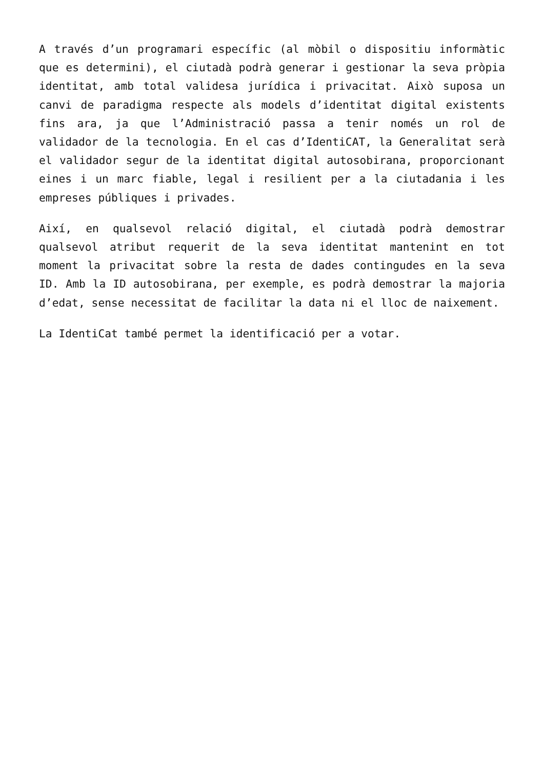A través d’un programari específic (al mòbil o dispositiu informàtic que es determini), el ciutadà podrà generar i gestionar la seva pròpia identitat, amb total validesa jurídica i privacitat. Això suposa un canvi de paradigma respecte als models d’identitat digital existents fins ara, ja que l’Administració passa a tenir només un rol de validador de la tecnologia. En el cas d’IdentiCAT, la Generalitat serà el validador segur de la identitat digital autosobirana, proporcionant eines i un marc fiable, legal i resilient per a la ciutadania i les empreses públiques i privades.
Així, en qualsevol relació digital, el ciutadà podrà demostrar qualsevol atribut requerit de la seva identitat mantenint en tot moment la privacitat sobre la resta de dades contingudes en la seva ID. Amb la ID autosobirana, per exemple, es podrà demostrar la majoria d’edat, sense necessitat de facilitar la data ni el lloc de naixement.
La IdentiCat també permet la identificació per a votar.